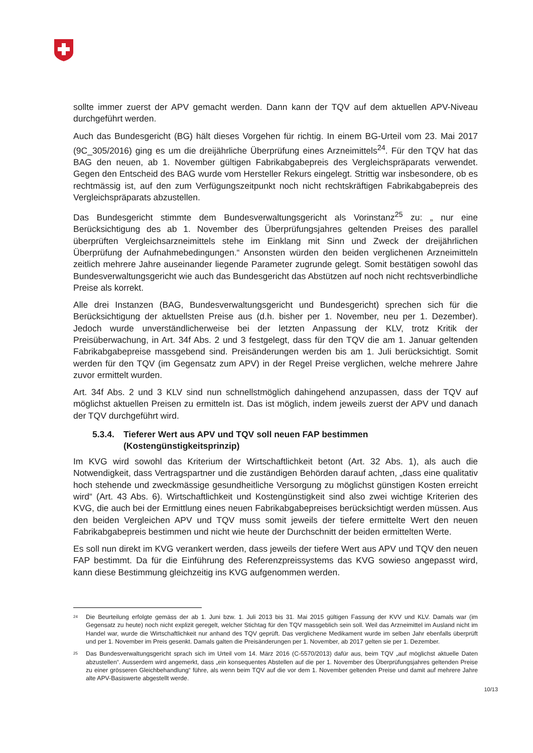sollte immer zuerst der APV gemacht werden. Dann kann der TQV auf dem aktuellen APV-Niveau durchgeführt werden.
Auch das Bundesgericht (BG) hält dieses Vorgehen für richtig. In einem BG-Urteil vom 23. Mai 2017 (9C_305/2016) ging es um die dreijährliche Überprüfung eines Arzneimittels<sup>24</sup>. Für den TQV hat das BAG den neuen, ab 1. November gültigen Fabrikabgabepreis des Vergleichspräparats verwendet. Gegen den Entscheid des BAG wurde vom Hersteller Rekurs eingelegt. Strittig war insbesondere, ob es rechtmässig ist, auf den zum Verfügungszeitpunkt noch nicht rechtskräftigen Fabrikabgabepreis des Vergleichspräparats abzustellen.
Das Bundesgericht stimmte dem Bundesverwaltungsgericht als Vorinstanz<sup>25</sup> zu: „ nur eine Berücksichtigung des ab 1. November des Überprüfungsjahres geltenden Preises des parallel überprüften Vergleichsarzneimittels stehe im Einklang mit Sinn und Zweck der dreijährlichen Überprüfung der Aufnahmebedingungen.“ Ansonsten würden den beiden verglichenen Arzneimitteln zeitlich mehrere Jahre auseinander liegende Parameter zugrunde gelegt. Somit bestätigen sowohl das Bundesverwaltungsgericht wie auch das Bundesgericht das Abstützen auf noch nicht rechtsverbindliche Preise als korrekt.
Alle drei Instanzen (BAG, Bundesverwaltungsgericht und Bundesgericht) sprechen sich für die Berücksichtigung der aktuellsten Preise aus (d.h. bisher per 1. November, neu per 1. Dezember). Jedoch wurde unverständlicherweise bei der letzten Anpassung der KLV, trotz Kritik der Preisüberwachung, in Art. 34f Abs. 2 und 3 festgelegt, dass für den TQV die am 1. Januar geltenden Fabrikabgabepreise massgebend sind. Preisänderungen werden bis am 1. Juli berücksichtigt. Somit werden für den TQV (im Gegensatz zum APV) in der Regel Preise verglichen, welche mehrere Jahre zuvor ermittelt wurden.
Art. 34f Abs. 2 und 3 KLV sind nun schnellstmöglich dahingehend anzupassen, dass der TQV auf möglichst aktuellen Preisen zu ermitteln ist. Das ist möglich, indem jeweils zuerst der APV und danach der TQV durchgeführt wird.
5.3.4. Tieferer Wert aus APV und TQV soll neuen FAP bestimmen (Kostengünstigkeitsprinzip)
Im KVG wird sowohl das Kriterium der Wirtschaftlichkeit betont (Art. 32 Abs. 1), als auch die Notwendigkeit, dass Vertragspartner und die zuständigen Behörden darauf achten, „dass eine qualitativ hoch stehende und zweckmässige gesundheitliche Versorgung zu möglichst günstigen Kosten erreicht wird“ (Art. 43 Abs. 6). Wirtschaftlichkeit und Kostengünstigkeit sind also zwei wichtige Kriterien des KVG, die auch bei der Ermittlung eines neuen Fabrikabgabepreises berücksichtigt werden müssen. Aus den beiden Vergleichen APV und TQV muss somit jeweils der tiefere ermittelte Wert den neuen Fabrikabgabepreis bestimmen und nicht wie heute der Durchschnitt der beiden ermittelten Werte.
Es soll nun direkt im KVG verankert werden, dass jeweils der tiefere Wert aus APV und TQV den neuen FAP bestimmt. Da für die Einführung des Referenzpreissystems das KVG sowieso angepasst wird, kann diese Bestimmung gleichzeitig ins KVG aufgenommen werden.
<sup>24</sup> Die Beurteilung erfolgte gemäss der ab 1. Juni bzw. 1. Juli 2013 bis 31. Mai 2015 gültigen Fassung der KVV und KLV. Damals war (im Gegensatz zu heute) noch nicht explizit geregelt, welcher Stichtag für den TQV massgeblich sein soll. Weil das Arzneimittel im Ausland nicht im Handel war, wurde die Wirtschaftlichkeit nur anhand des TQV geprüft. Das verglichene Medikament wurde im selben Jahr ebenfalls überprüft und per 1. November im Preis gesenkt. Damals galten die Preisänderungen per 1. November, ab 2017 gelten sie per 1. Dezember.
<sup>25</sup> Das Bundesverwaltungsgericht sprach sich im Urteil vom 14. März 2016 (C-5570/2013) dafür aus, beim TQV „auf möglichst aktuelle Daten abzustellen“. Ausserdem wird angemerkt, dass „ein konsequentes Abstellen auf die per 1. November des Überprüfungsjahres geltenden Preise zu einer grösseren Gleichbehandlung“ führe, als wenn beim TQV auf die vor dem 1. November geltenden Preise und damit auf mehrere Jahre alte APV-Basiswerte abgestellt werde.
10/13